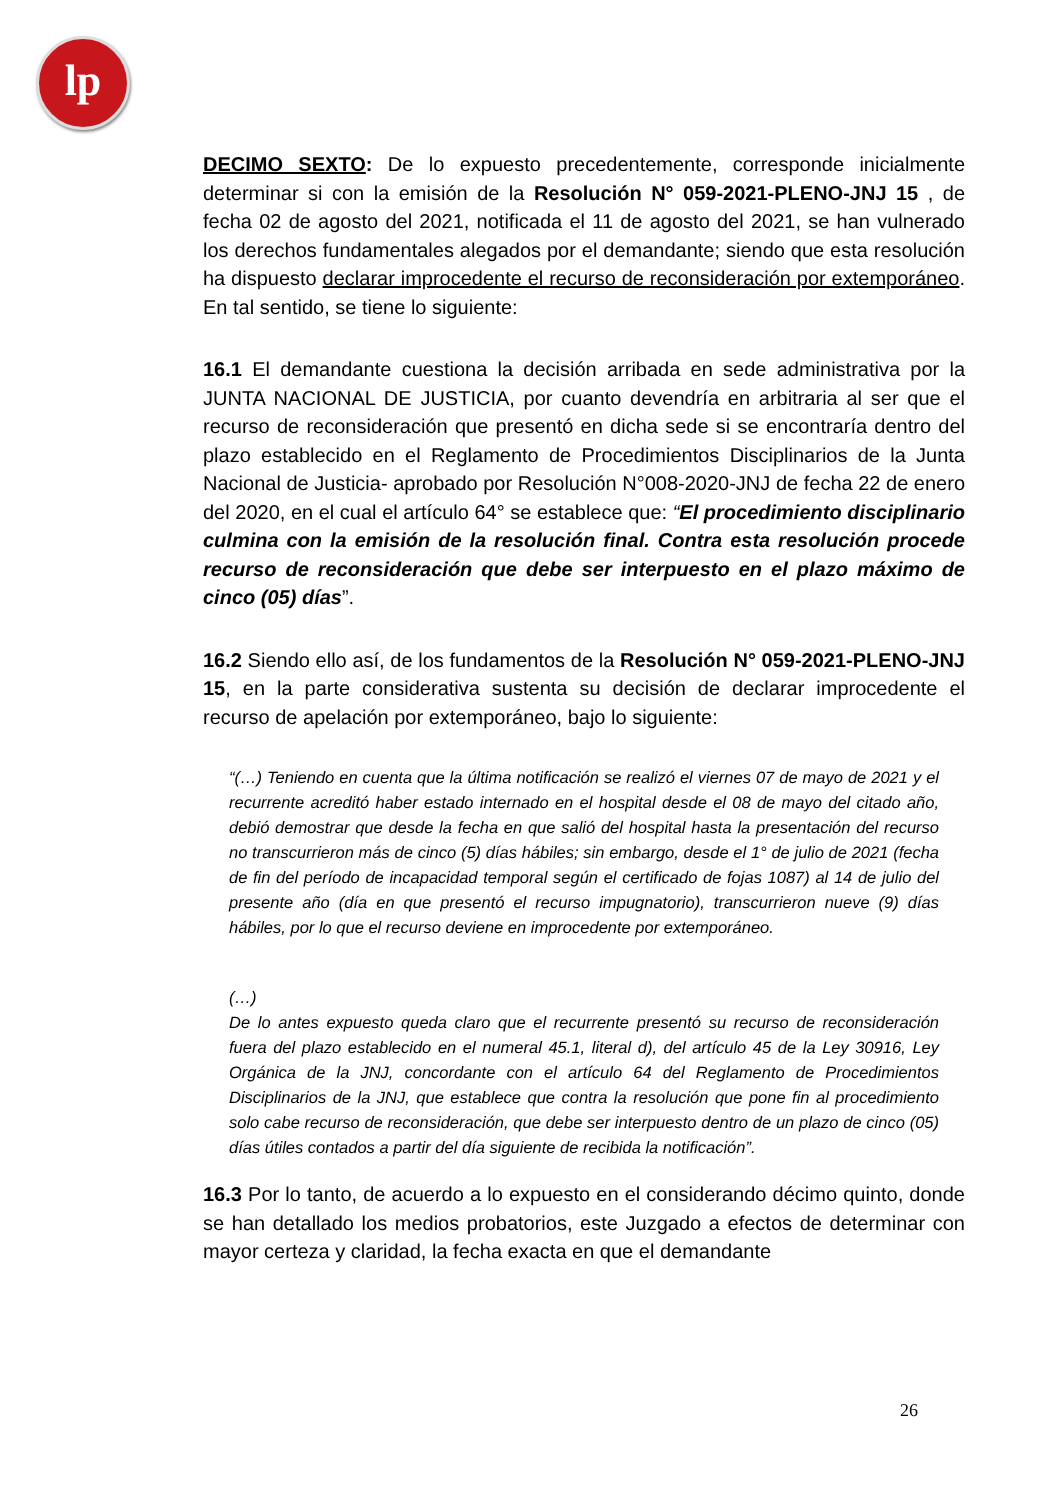lp
DECIMO SEXTO: De lo expuesto precedentemente, corresponde inicialmente determinar si con la emisión de la Resolución N° 059-2021-PLENO-JNJ 15 , de fecha 02 de agosto del 2021, notificada el 11 de agosto del 2021, se han vulnerado los derechos fundamentales alegados por el demandante; siendo que esta resolución ha dispuesto declarar improcedente el recurso de reconsideración por extemporáneo. En tal sentido, se tiene lo siguiente:
16.1 El demandante cuestiona la decisión arribada en sede administrativa por la JUNTA NACIONAL DE JUSTICIA, por cuanto devendría en arbitraria al ser que el recurso de reconsideración que presentó en dicha sede si se encontraría dentro del plazo establecido en el Reglamento de Procedimientos Disciplinarios de la Junta Nacional de Justicia- aprobado por Resolución N°008-2020-JNJ de fecha 22 de enero del 2020, en el cual el artículo 64° se establece que: “El procedimiento disciplinario culmina con la emisión de la resolución final. Contra esta resolución procede recurso de reconsideración que debe ser interpuesto en el plazo máximo de cinco (05) días”.
16.2 Siendo ello así, de los fundamentos de la Resolución N° 059-2021-PLENO-JNJ 15, en la parte considerativa sustenta su decisión de declarar improcedente el recurso de apelación por extemporáneo, bajo lo siguiente:
“(…) Teniendo en cuenta que la última notificación se realizó el viernes 07 de mayo de 2021 y el recurrente acreditó haber estado internado en el hospital desde el 08 de mayo del citado año, debió demostrar que desde la fecha en que salió del hospital hasta la presentación del recurso no transcurrieron más de cinco (5) días hábiles; sin embargo, desde el 1° de julio de 2021 (fecha de fin del período de incapacidad temporal según el certificado de fojas 1087) al 14 de julio del presente año (día en que presentó el recurso impugnatorio), transcurrieron nueve (9) días hábiles, por lo que el recurso deviene en improcedente por extemporáneo.
(…)
De lo antes expuesto queda claro que el recurrente presentó su recurso de reconsideración fuera del plazo establecido en el numeral 45.1, literal d), del artículo 45 de la Ley 30916, Ley Orgánica de la JNJ, concordante con el artículo 64 del Reglamento de Procedimientos Disciplinarios de la JNJ, que establece que contra la resolución que pone fin al procedimiento solo cabe recurso de reconsideración, que debe ser interpuesto dentro de un plazo de cinco (05) días útiles contados a partir del día siguiente de recibida la notificación”.
16.3 Por lo tanto, de acuerdo a lo expuesto en el considerando décimo quinto, donde se han detallado los medios probatorios, este Juzgado a efectos de determinar con mayor certeza y claridad, la fecha exacta en que el demandante
26